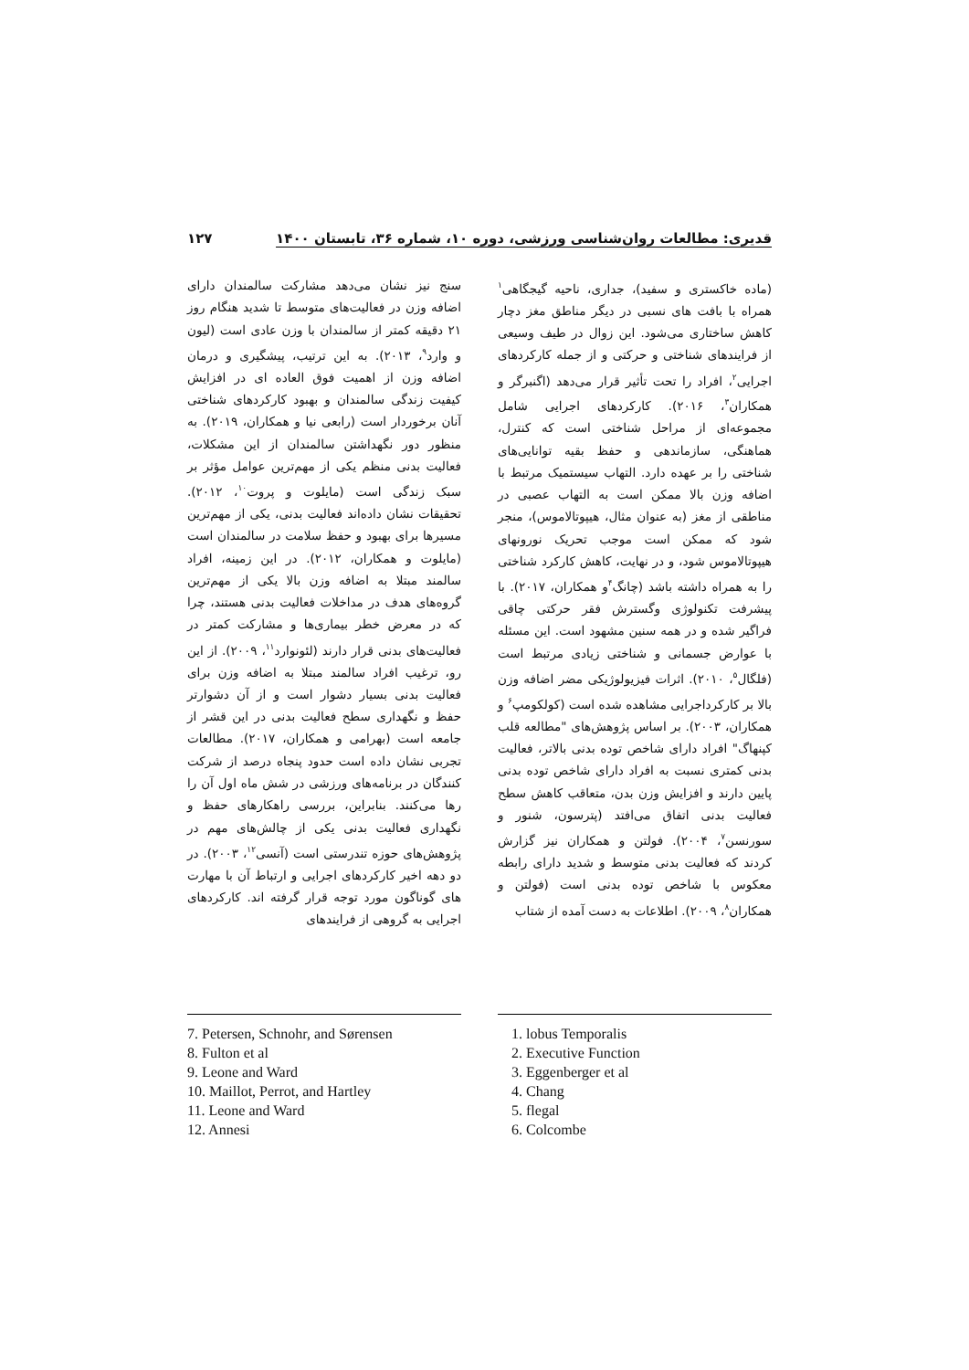قدیری: مطالعات روان‌شناسی ورزشی، دوره ۱۰، شماره ۳۶، تابستان ۱۴۰۰ ۱۲۷
(ماده خاکستری و سفید)، جداری، ناحیه گیجگاهی<sup>۱</sup> همراه با بافت های نسبی در دیگر مناطق مغز دچار کاهش ساختاری می‌شود. این زوال در طیف وسیعی از فرایندهای شناختی و حرکتی و از جمله کارکردهای اجرایی<sup>۲</sup>، افراد را تحت تأثیر قرار می‌دهد (اگنبرگر و همکاران<sup>۳</sup>، ۲۰۱۶). کارکردهای اجرایی شامل مجموعه‌ای از مراحل شناختی است که کنترل، هماهنگی، سازماندهی و حفظ بقیه توانایی‌های شناختی را بر عهده دارد. التهاب سیستمیک مرتبط با اضافه وزن بالا ممکن است به التهاب عصبی در مناطقی از مغز (به عنوان مثال، هیپوتالاموس)، منجر شود که ممکن است موجب تحریک نورونهای هیپوتالاموس شود، و در نهایت، کاهش کارکرد شناختی را به همراه داشته باشد (چانگ<sup>۴</sup>و همکاران، ۲۰۱۷). با پیشرفت تکنولوژی وگسترش فقر حرکتی چاقی فراگیر شده و در همه سنین مشهود است. این مسئله با عوارض جسمانی و شناختی زیادی مرتبط است (فلگال<sup>۵</sup>، ۲۰۱۰). اثرات فیزیولوژیکی مضر اضافه وزن بالا بر کارکرداجرایی مشاهده شده است (کولکومپ<sup>۶</sup> و همکاران، ۲۰۰۳). بر اساس پژوهش‌های "مطالعه قلب کپنهاگ" افراد دارای شاخص توده بدنی بالاتر، فعالیت بدنی کمتری نسبت به افراد دارای شاخص توده بدنی پایین دارند و افزایش وزن بدن، متعاقب کاهش سطح فعالیت بدنی اتفاق می‌افتد (پترسون، شنور و سورنسن<sup>۷</sup>، ۲۰۰۴). فولتن و همکاران نیز گزارش کردند که فعالیت بدنی متوسط و شدید دارای رابطه معکوس با شاخص توده بدنی است (فولتن و همکاران<sup>۸</sup>، ۲۰۰۹). اطلاعات به دست آمده از شتاب
سنج نیز نشان می‌دهد مشارکت سالمندان دارای اضافه وزن در فعالیت‌های متوسط تا شدید هنگام روز ۲۱ دقیقه کمتر از سالمندان با وزن عادی است (لیون و وارد<sup>۹</sup>، ۲۰۱۳). به این ترتیب، پیشگیری و درمان اضافه وزن از اهمیت فوق العاده ای در افزایش کیفیت زندگی سالمندان و بهبود کارکردهای شناختی آنان برخوردار است (رابعی نیا و همکاران، ۲۰۱۹). به منظور دور نگهداشتن سالمندان از این مشکلات، فعالیت بدنی منظم یکی از مهم‌ترین عوامل مؤثر بر سبک زندگی است (مایلوت و پروت<sup>۱۰</sup>، ۲۰۱۲). تحقیقات نشان داده‌اند فعالیت بدنی، یکی از مهم‌ترین مسیرها برای بهبود و حفظ سلامت در سالمندان است (مایلوت و همکاران، ۲۰۱۲). در این زمینه، افراد سالمند مبتلا به اضافه وزن بالا یکی از مهم‌ترین گروه‌های هدف در مداخلات فعالیت بدنی هستند، چرا که در معرض خطر بیماری‌ها و مشارکت کمتر در فعالیت‌های بدنی قرار دارند (لئونوارد<sup>۱۱</sup>، ۲۰۰۹). از این رو، ترغیب افراد سالمند مبتلا به اضافه وزن برای فعالیت بدنی بسیار دشوار است و از آن دشوارتر حفظ و نگهداری سطح فعالیت بدنی در این قشر از جامعه است (بهرامی و همکاران، ۲۰۱۷). مطالعات تجربی نشان داده است حدود پنجاه درصد از شرکت کنندگان در برنامه‌های ورزشی در شش ماه اول آن را رها می‌کنند. بنابراین، بررسی راهکارهای حفظ و نگهداری فعالیت بدنی یکی از چالش‌های مهم در پژوهش‌های حوزه تندرستی است (آنسی<sup>۱۲</sup>، ۲۰۰۳). در دو دهه اخیر کارکردهای اجرایی و ارتباط آن با مهارت های گوناگون مورد توجه قرار گرفته اند. کارکردهای اجرایی به گروهی از فرایندهای
1. lobus Temporalis
2. Executive Function
3. Eggenberger et al
4. Chang
5. flegal
6. Colcombe
7. Petersen, Schnohr, and Sørensen
8. Fulton et al
9. Leone and Ward
10. Maillot, Perrot, and Hartley
11. Leone and Ward
12. Annesi